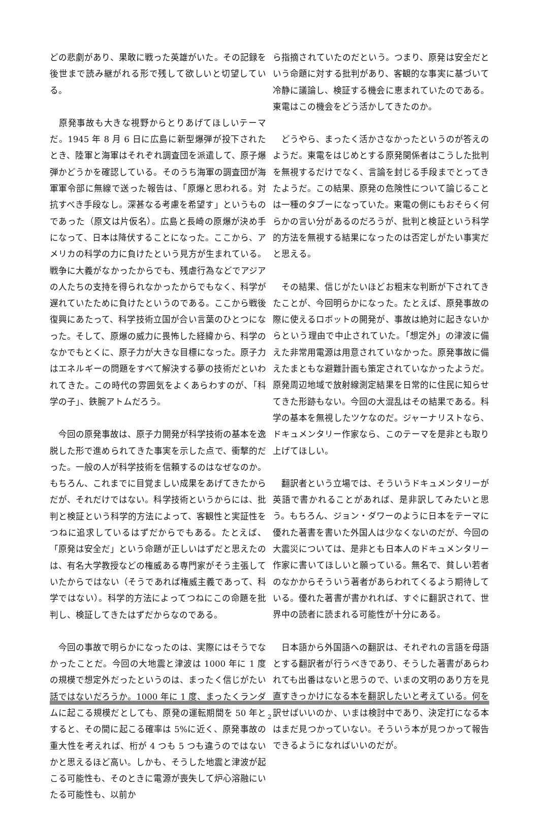どの悲劇があり、果敢に戦った英雄がいた。その記録を後世まで読み継がれる形で残して欲しいと切望している。
　原発事故も大きな視野からとりあげてほしいテーマだ。1945 年 8 月 6 日に広島に新型爆弾が投下されたとき、陸軍と海軍はそれぞれ調査団を派遣して、原子爆弾かどうかを確認している。そのうち海軍の調査団が海軍軍令部に無線で送った報告は、「原爆と思われる。対抗すべき手段なし。深甚なる考慮を希望す」というものであった（原文は片仮名）。広島と長崎の原爆が決め手になって、日本は降伏することになった。ここから、アメリカの科学の力に負けたという見方が生まれている。戦争に大義がなかったからでも、残虐行為などでアジアの人たちの支持を得られなかったからでもなく、科学が遅れていたために負けたというのである。ここから戦後復興にあたって、科学技術立国が合い言葉のひとつになった。そして、原爆の威力に畏怖した経緯から、科学のなかでもとくに、原子力が大きな目標になった。原子力はエネルギーの問題をすべて解決する夢の技術だといわれてきた。この時代の雰囲気をよくあらわすのが、「科学の子」、鉄腕アトムだろう。
　今回の原発事故は、原子力開発が科学技術の基本を逸脱した形で進められてきた事実を示した点で、衝撃的だった。一般の人が科学技術を信頼するのはなぜなのか。もちろん、これまでに目覚ましい成果をあげてきたからだが、それだけではない。科学技術というからには、批判と検証という科学的方法によって、客観性と実証性をつねに追求しているはずだからでもある。たとえば、「原発は安全だ」という命題が正しいはずだと思えたのは、有名大学教授などの権威ある専門家がそう主張していたからではない（そうであれば権威主義であって、科学ではない）。科学的方法によってつねにこの命題を批判し、検証してきたはずだからなのである。
　今回の事故で明らかになったのは、実際にはそうでなかったことだ。今回の大地震と津波は 1000 年に 1 度の規模で想定外だったというのは、まったく信じがたい話ではないだろうか。1000 年に 1 度、まったくランダムに起こる規模だとしても、原発の運転期間を 50 年とすると、その間に起こる確率は 5%に近く、原発事故の重大性を考えれば、桁が 4 つも 5 つも違うのではないかと思えるほど高い。しかも、そうした地震と津波が起こる可能性も、そのときに電源が喪失して炉心溶融にいたる可能性も、以前か
ら指摘されていたのだという。つまり、原発は安全だという命題に対する批判があり、客観的な事実に基づいて冷静に議論し、検証する機会に恵まれていたのである。東電はこの機会をどう活かしてきたのか。
　どうやら、まったく活かさなかったというのが答えのようだ。東電をはじめとする原発関係者はこうした批判を無視するだけでなく、言論を封じる手段までとってきたようだ。この結果、原発の危険性について論じることは一種のタブーになっていた。東電の側にもおそらく何らかの言い分があるのだろうが、批判と検証という科学的方法を無視する結果になったのは否定しがたい事実だと思える。
　その結果、信じがたいほどお粗末な判断が下されてきたことが、今回明らかになった。たとえば、原発事故の際に使えるロボットの開発が、事故は絶対に起きないからという理由で中止されていた。「想定外」の津波に備えた非常用電源は用意されていなかった。原発事故に備えたまともな避難計画も策定されていなかったようだ。原発周辺地域で放射線測定結果を日常的に住民に知らせてきた形跡もない。今回の大混乱はその結果である。科学の基本を無視したツケなのだ。ジャーナリストなら、ドキュメンタリー作家なら、このテーマを是非とも取り上げてほしい。
　翻訳者という立場では、そういうドキュメンタリーが英語で書かれることがあれば、是非訳してみたいと思う。もちろん、ジョン・ダワーのように日本をテーマに優れた著書を書いた外国人は少なくないのだが、今回の大震災については、是非とも日本人のドキュメンタリー作家に書いてほしいと願っている。無名で、貧しい若者のなかからそういう著者があらわれてくるよう期待している。優れた著書が書かれれば、すぐに翻訳されて、世界中の読者に読まれる可能性が十分にある。
　日本語から外国語への翻訳は、それぞれの言語を母語とする翻訳者が行うべきであり、そうした著書があらわれても出番はないと思うので、いまの文明のあり方を見直すきっかけになる本を翻訳したいと考えている。何を訳せばいいのか、いまは検討中であり、決定打になる本はまだ見つかっていない。そういう本が見つかって報告できるようになればいいのだが。
2